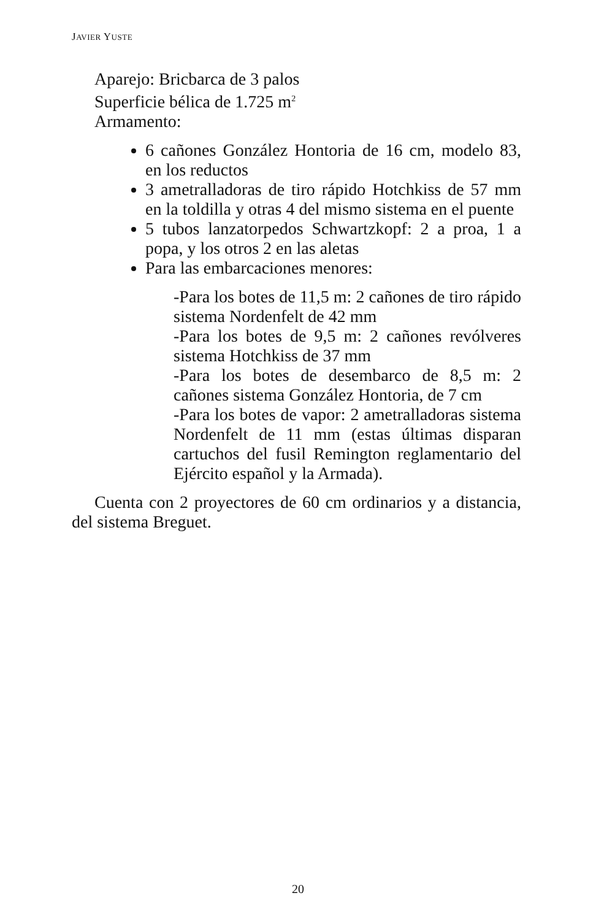JAVIER YUSTE
Aparejo: Bricbarca de 3 palos
Superficie bélica de 1.725 m<sup>2</sup>
Armamento:
6 cañones González Hontoria de 16 cm, modelo 83, en los reductos
3 ametralladoras de tiro rápido Hotchkiss de 57 mm en la toldilla y otras 4 del mismo sistema en el puente
5 tubos lanzatorpedos Schwartzkopf: 2 a proa, 1 a popa, y los otros 2 en las aletas
Para las embarcaciones menores:
-Para los botes de 11,5 m: 2 cañones de tiro rápido sistema Nordenfelt de 42 mm
-Para los botes de 9,5 m: 2 cañones revólveres sistema Hotchkiss de 37 mm
-Para los botes de desembarco de 8,5 m: 2 cañones sistema González Hontoria, de 7 cm
-Para los botes de vapor: 2 ametralladoras sistema Nordenfelt de 11 mm (estas últimas disparan cartuchos del fusil Remington reglamentario del Ejército español y la Armada).
Cuenta con 2 proyectores de 60 cm ordinarios y a distancia, del sistema Breguet.
20